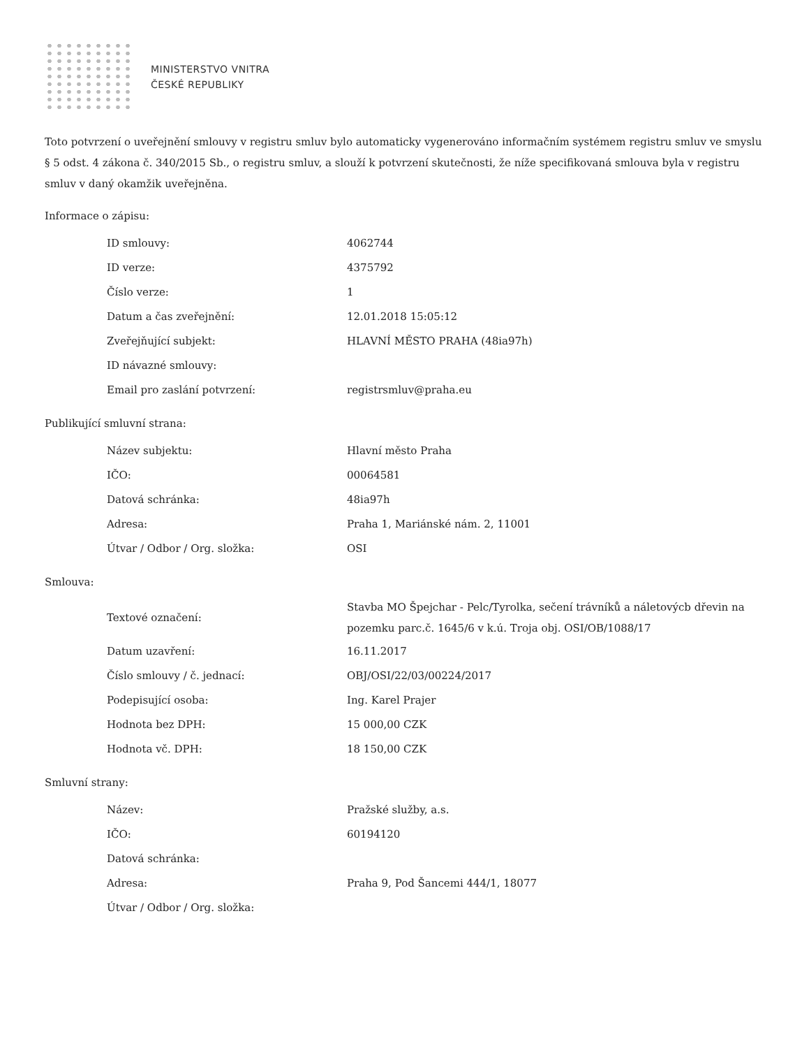MINISTERSTVO VNITRA
ČESKÉ REPUBLIKY
Toto potvrzení o uveřejnění smlouvy v registru smluv bylo automaticky vygenerováno informačním systémem registru smluv ve smyslu § 5 odst. 4 zákona č. 340/2015 Sb., o registru smluv, a slouží k potvrzení skutečnosti, že níže specifikovaná smlouva byla v registru smluv v daný okamžik uveřejněna.
Informace o zápisu:
| ID smlouvy: | 4062744 |
| ID verze: | 4375792 |
| Číslo verze: | 1 |
| Datum a čas zveřejnění: | 12.01.2018 15:05:12 |
| Zveřejňující subjekt: | HLAVNÍ MĚSTO PRAHA (48ia97h) |
| ID návazné smlouvy: | |
| Email pro zaslání potvrzení: | registrsmluv@praha.eu |
Publikující smluvní strana:
| Název subjektu: | Hlavní město Praha |
| IČO: | 00064581 |
| Datová schránka: | 48ia97h |
| Adresa: | Praha 1, Mariánské nám. 2, 11001 |
| Útvar / Odbor / Org. složka: | OSI |
Smlouva:
| Textové označení: | Stavba MO Špejchar - Pelc/Tyrolka, sečení trávníků a náletovýcb dřevin na pozemku parc.č. 1645/6 v k.ú. Troja obj. OSI/OB/1088/17 |
| Datum uzavření: | 16.11.2017 |
| Číslo smlouvy / č. jednací: | OBJ/OSI/22/03/00224/2017 |
| Podepisující osoba: | Ing. Karel Prajer |
| Hodnota bez DPH: | 15 000,00 CZK |
| Hodnota vč. DPH: | 18 150,00 CZK |
Smluvní strany:
| Název: | Pražské služby, a.s. |
| IČO: | 60194120 |
| Datová schránka: | |
| Adresa: | Praha 9, Pod Šancemi 444/1, 18077 |
| Útvar / Odbor / Org. složka: | |